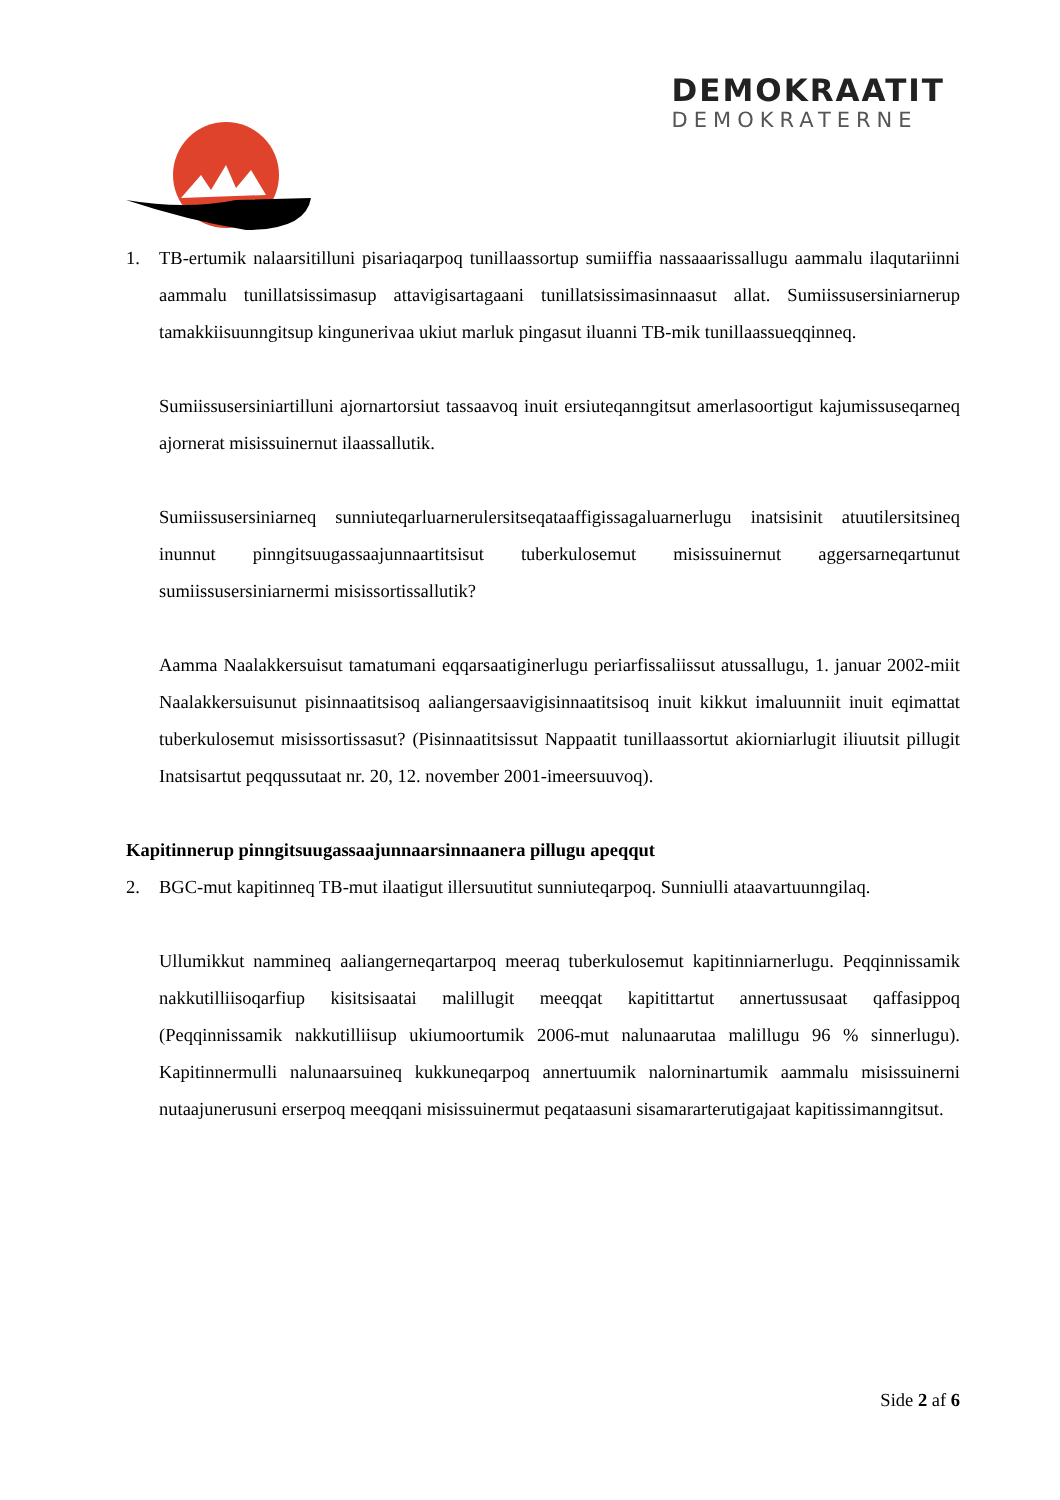DEMOKRAATIT
DEMOKRATERNE
1. TB-ertumik nalaarsitilluni pisariaqarpoq tunillaassortup sumiiffia nassaaarissallugu aammalu ilaqutariinni aammalu tunillatsissimasup attavigisartagaani tunillatsissimasinnaasut allat. Sumiissusersiniarnerup tamakkiisuunngitsup kingunerivaa ukiut marluk pingasut iluanni TB-mik tunillaassueqqinneq.
Sumiissusersiniartilluni ajornartorsiut tassaavoq inuit ersiuteqanngitsut amerlasoortigut kajumissuseqarneq ajornerat misissuinernut ilaassallutik.
Sumiissusersiniarneq sunniuteqarluarnerulersitseqataaffigissagaluarnerlugu inatsisinit atuutilersitsineq inunnut pinngitsuugassaajunnaartitsisut tuberkulosemut misissuinernut aggersarneqartunut sumiissusersiniarnermi misissortissallutik?
Aamma Naalakkersuisut tamatumani eqqarsaatiginerlugu periarfissaliissut atussallugu, 1. januar 2002-miit Naalakkersuisunut pisinnaatitsisoq aaliangersaavigisinnaatitsisoq inuit kikkut imaluunniit inuit eqimattat tuberkulosemut misissortissasut? (Pisinnaatitsissut Nappaatit tunillaassortut akiorniarlugit iliuutsit pillugit Inatsisartut peqqussutaat nr. 20, 12. november 2001-imeersuuvoq).
Kapitinnerup pinngitsuugassaajunnaarsinnaanera pillugu apeqqut
2. BGC-mut kapitinneq TB-mut ilaatigut illersuutitut sunniuteqarpoq. Sunniulli ataavartuunngilaq.
Ullumikkut nammineq aaliangerneqartarpoq meeraq tuberkulosemut kapitinniarnerlugu. Peqqinnissamik nakkutilliisoqarfiup kisitsisaatai malillugit meeqqat kapitittartut annertussusaat qaffasippoq (Peqqinnissamik nakkutilliisup ukiumoortumik 2006-mut nalunaarutaa malillugu 96 % sinnerlugu). Kapitinnermulli nalunaarsuineq kukkuneqarpoq annertuumik nalorninartumik aammalu misissuinerni nutaajunerusuni erserpoq meeqqani misissuinermut peqataasuni sisamararterutigajaat kapitissimanngitsut.
Side 2 af 6